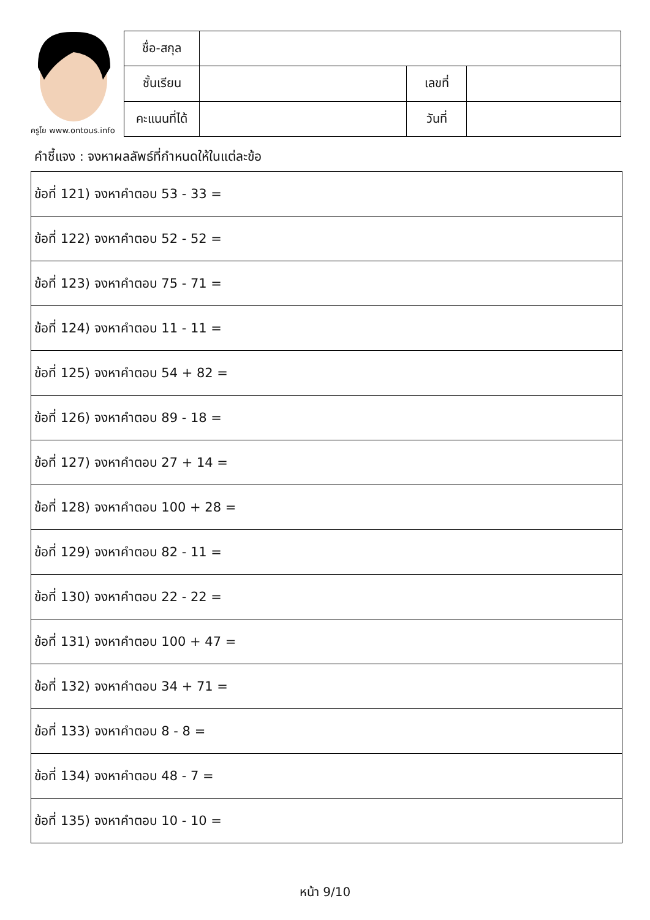ครูโย www.ontous.info
| ชื่อ-สกุล | | | |
| ชั้นเรียน | | เลขที่ | |
| คะแนนที่ได้ | | วันที่ | |
คำชี้แจง : จงหาผลลัพธ์ที่กำหนดให้ในแต่ละข้อ
| ข้อที่ 121) จงหาคำตอบ 53 - 33 = |
| ข้อที่ 122) จงหาคำตอบ 52 - 52 = |
| ข้อที่ 123) จงหาคำตอบ 75 - 71 = |
| ข้อที่ 124) จงหาคำตอบ 11 - 11 = |
| ข้อที่ 125) จงหาคำตอบ 54 + 82 = |
| ข้อที่ 126) จงหาคำตอบ 89 - 18 = |
| ข้อที่ 127) จงหาคำตอบ 27 + 14 = |
| ข้อที่ 128) จงหาคำตอบ 100 + 28 = |
| ข้อที่ 129) จงหาคำตอบ 82 - 11 = |
| ข้อที่ 130) จงหาคำตอบ 22 - 22 = |
| ข้อที่ 131) จงหาคำตอบ 100 + 47 = |
| ข้อที่ 132) จงหาคำตอบ 34 + 71 = |
| ข้อที่ 133) จงหาคำตอบ 8 - 8 = |
| ข้อที่ 134) จงหาคำตอบ 48 - 7 = |
| ข้อที่ 135) จงหาคำตอบ 10 - 10 = |
หน้า 9/10